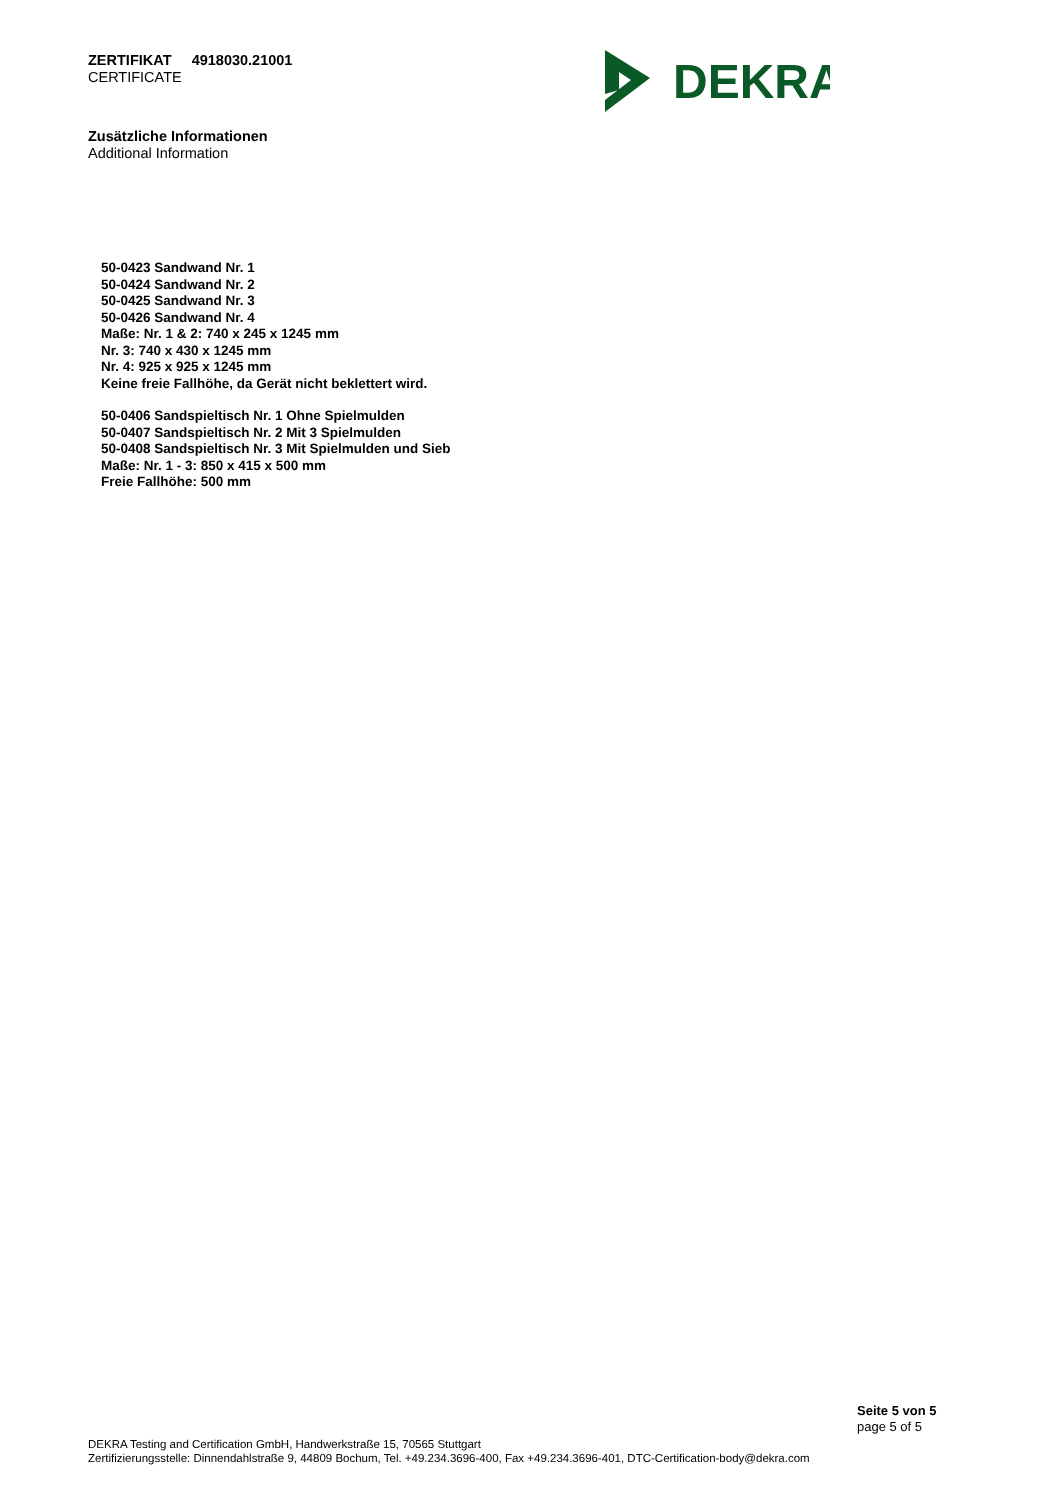ZERTIFIKAT 4918030.21001
CERTIFICATE
DEKRA
Zusätzliche Informationen
Additional Information
50-0423 Sandwand Nr. 1
50-0424 Sandwand Nr. 2
50-0425 Sandwand Nr. 3
50-0426 Sandwand Nr. 4
Maße: Nr. 1 & 2: 740 x 245 x 1245 mm
Nr. 3: 740 x 430 x 1245 mm
Nr. 4: 925 x 925 x 1245 mm
Keine freie Fallhöhe, da Gerät nicht beklettert wird.
50-0406 Sandspieltisch Nr. 1 Ohne Spielmulden
50-0407 Sandspieltisch Nr. 2 Mit 3 Spielmulden
50-0408 Sandspieltisch Nr. 3 Mit Spielmulden und Sieb
Maße: Nr. 1 - 3: 850 x 415 x 500 mm
Freie Fallhöhe: 500 mm
Seite 5 von 5
page 5 of 5
DEKRA Testing and Certification GmbH, Handwerkstraße 15, 70565 Stuttgart
Zertifizierungsstelle: Dinnendahlstraße 9, 44809 Bochum, Tel. +49.234.3696-400, Fax +49.234.3696-401, DTC-Certification-body@dekra.com